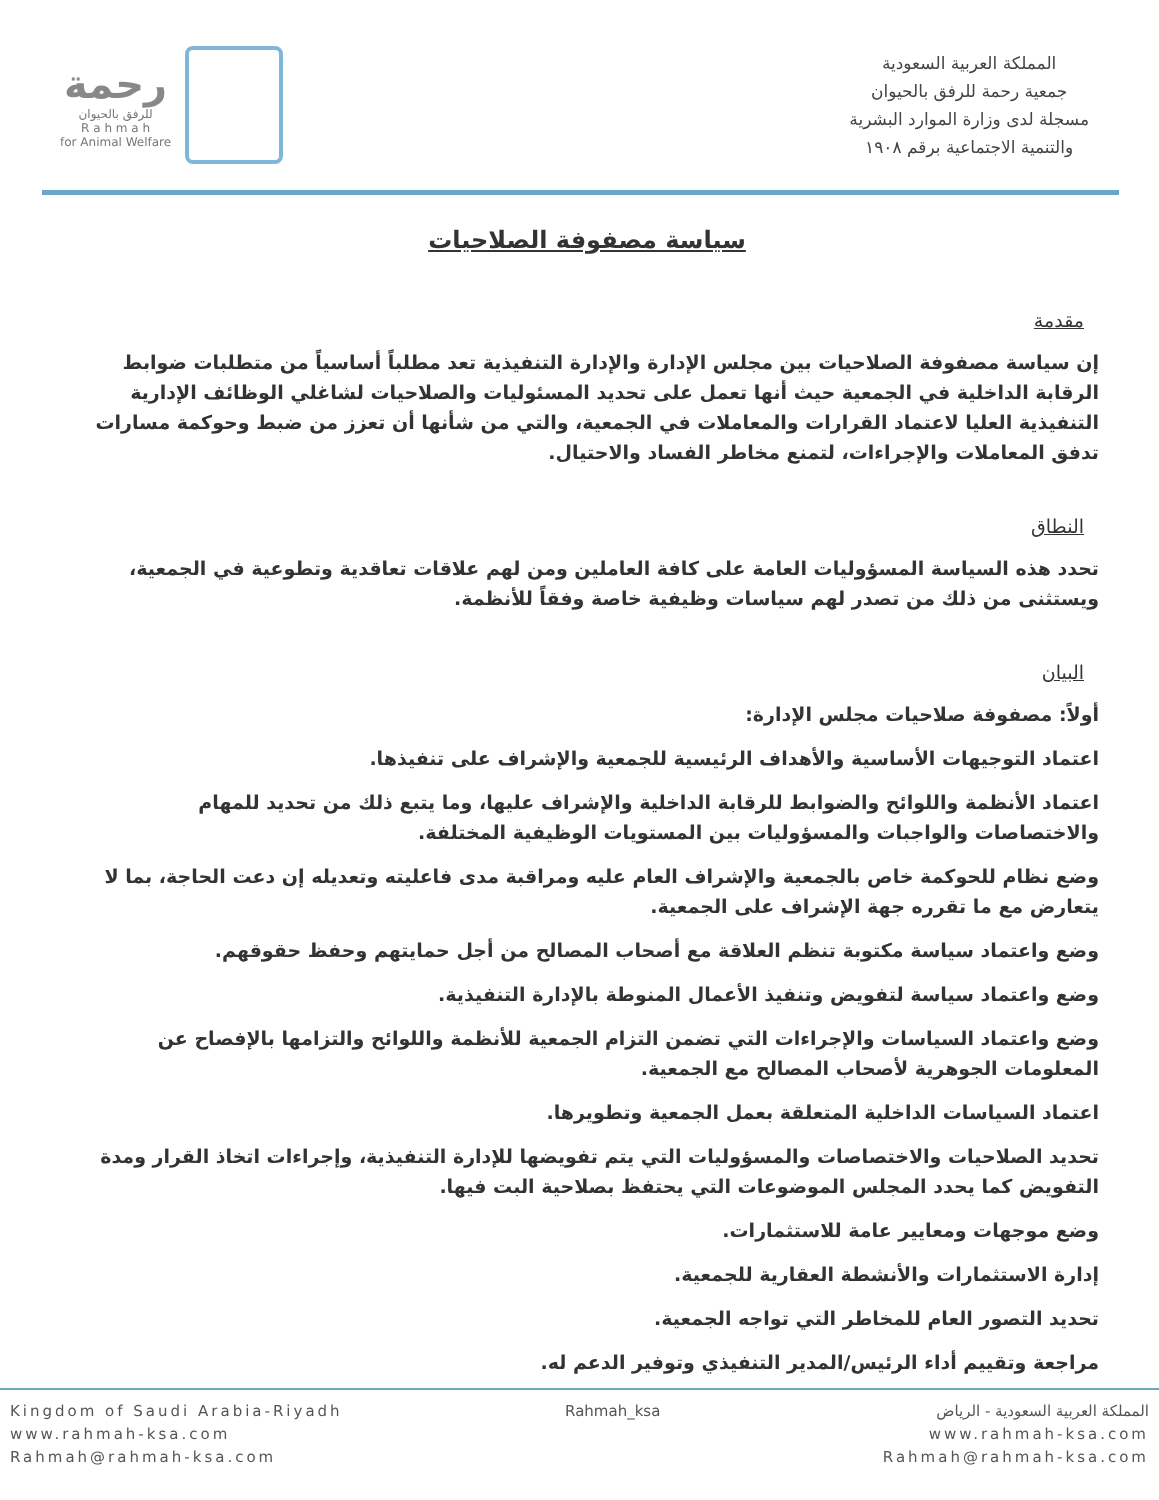رحمة
للرفق بالحيوان
R a h m a h
for Animal Welfare
المملكة العربية السعودية
جمعية رحمة للرفق بالحيوان
مسجلة لدى وزارة الموارد البشرية
والتنمية الاجتماعية برقم ١٩٠٨
سياسة مصفوفة الصلاحيات
مقدمة
إن سياسة مصفوفة الصلاحيات بين مجلس الإدارة والإدارة التنفيذية تعد مطلباً أساسياً من متطلبات ضوابط الرقابة الداخلية في الجمعية حيث أنها تعمل على تحديد المسئوليات والصلاحيات لشاغلي الوظائف الإدارية التنفيذية العليا لاعتماد القرارات والمعاملات في الجمعية، والتي من شأنها أن تعزز من ضبط وحوكمة مسارات تدفق المعاملات والإجراءات، لتمنع مخاطر الفساد والاحتيال.
النطاق
تحدد هذه السياسة المسؤوليات العامة على كافة العاملين ومن لهم علاقات تعاقدية وتطوعية في الجمعية، ويستثنى من ذلك من تصدر لهم سياسات وظيفية خاصة وفقاً للأنظمة.
البيان
أولاً: مصفوفة صلاحيات مجلس الإدارة:
اعتماد التوجيهات الأساسية والأهداف الرئيسية للجمعية والإشراف على تنفيذها.
اعتماد الأنظمة واللوائح والضوابط للرقابة الداخلية والإشراف عليها، وما يتبع ذلك من تحديد للمهام والاختصاصات والواجبات والمسؤوليات بين المستويات الوظيفية المختلفة.
وضع نظام للحوكمة خاص بالجمعية والإشراف العام عليه ومراقبة مدى فاعليته وتعديله إن دعت الحاجة، بما لا يتعارض مع ما تقرره جهة الإشراف على الجمعية.
وضع واعتماد سياسة مكتوبة تنظم العلاقة مع أصحاب المصالح من أجل حمايتهم وحفظ حقوقهم.
وضع واعتماد سياسة لتفويض وتنفيذ الأعمال المنوطة بالإدارة التنفيذية.
وضع واعتماد السياسات والإجراءات التي تضمن التزام الجمعية للأنظمة واللوائح والتزامها بالإفصاح عن المعلومات الجوهرية لأصحاب المصالح مع الجمعية.
اعتماد السياسات الداخلية المتعلقة بعمل الجمعية وتطويرها.
تحديد الصلاحيات والاختصاصات والمسؤوليات التي يتم تفويضها للإدارة التنفيذية، وإجراءات اتخاذ القرار ومدة التفويض كما يحدد المجلس الموضوعات التي يحتفظ بصلاحية البت فيها.
وضع موجهات ومعايير عامة للاستثمارات.
إدارة الاستثمارات والأنشطة العقارية للجمعية.
تحديد التصور العام للمخاطر التي تواجه الجمعية.
مراجعة وتقييم أداء الرئيس/المدير التنفيذي وتوفير الدعم له.
Kingdom of Saudi Arabia-Riyadh
www.rahmah-ksa.com
Rahmah@rahmah-ksa.com
Rahmah_ksa المملكة العربية السعودية - الرياض
www.rahmah-ksa.com
Rahmah@rahmah-ksa.com